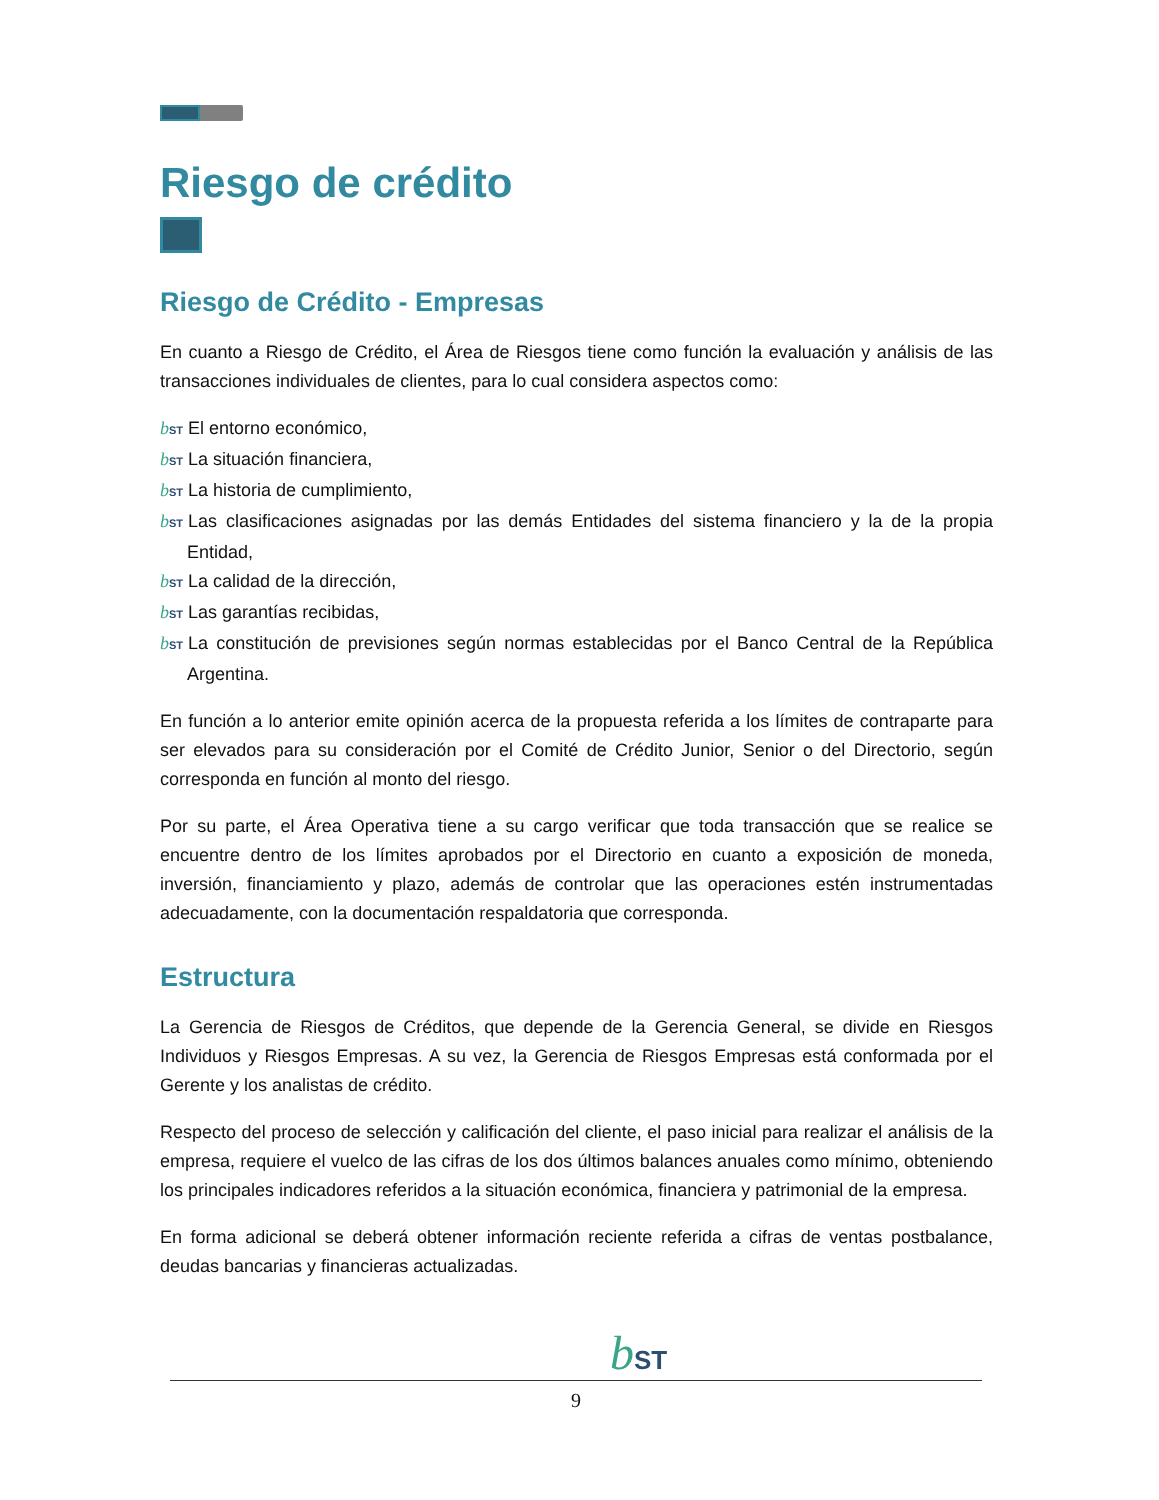Riesgo de crédito
Riesgo de Crédito - Empresas
En cuanto a Riesgo de Crédito, el Área de Riesgos tiene como función la evaluación y análisis de las transacciones individuales de clientes, para lo cual considera aspectos como:
bST El entorno económico,
bST La situación financiera,
bST La historia de cumplimiento,
bST Las clasificaciones asignadas por las demás Entidades del sistema financiero y la de la propia Entidad,
bST La calidad de la dirección,
bST Las garantías recibidas,
bST La constitución de previsiones según normas establecidas por el Banco Central de la República Argentina.
En función a lo anterior emite opinión acerca de la propuesta referida a los límites de contraparte para ser elevados para su consideración por el Comité de Crédito Junior, Senior o del Directorio, según corresponda en función al monto del riesgo.
Por su parte, el Área Operativa tiene a su cargo verificar que toda transacción que se realice se encuentre dentro de los límites aprobados por el Directorio en cuanto a exposición de moneda, inversión, financiamiento y plazo, además de controlar que las operaciones estén instrumentadas adecuadamente, con la documentación respaldatoria que corresponda.
Estructura
La Gerencia de Riesgos de Créditos, que depende de la Gerencia General, se divide en Riesgos Individuos y Riesgos Empresas. A su vez, la Gerencia de Riesgos Empresas está conformada por el Gerente y los analistas de crédito.
Respecto del proceso de selección y calificación del cliente, el paso inicial para realizar el análisis de la empresa, requiere el vuelco de las cifras de los dos últimos balances anuales como mínimo, obteniendo los principales indicadores referidos a la situación económica, financiera y patrimonial de la empresa.
En forma adicional se deberá obtener información reciente referida a cifras de ventas postbalance, deudas bancarias y financieras actualizadas.
bST
9